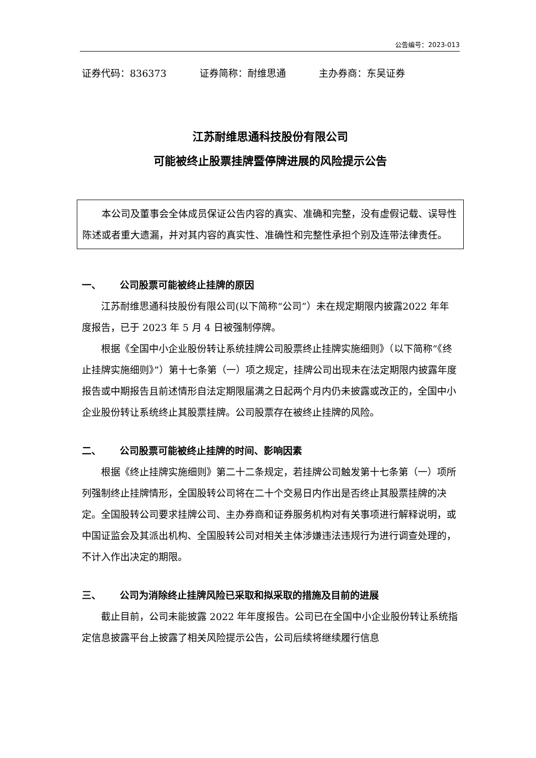公告编号：2023-013
证券代码：836373 证券简称：耐维思通 主办券商：东吴证券
江苏耐维思通科技股份有限公司
可能被终止股票挂牌暨停牌进展的风险提示公告
本公司及董事会全体成员保证公告内容的真实、准确和完整，没有虚假记载、误导性陈述或者重大遗漏，并对其内容的真实性、准确性和完整性承担个别及连带法律责任。
一、 公司股票可能被终止挂牌的原因
江苏耐维思通科技股份有限公司(以下简称“公司”）未在规定期限内披露2022 年年度报告，已于 2023 年 5 月 4 日被强制停牌。
根据《全国中小企业股份转让系统挂牌公司股票终止挂牌实施细则》（以下简称“《终止挂牌实施细则》”）第十七条第（一）项之规定，挂牌公司出现未在法定期限内披露年度报告或中期报告且前述情形自法定期限届满之日起两个月内仍未披露或改正的，全国中小企业股份转让系统终止其股票挂牌。公司股票存在被终止挂牌的风险。
二、 公司股票可能被终止挂牌的时间、影响因素
根据《终止挂牌实施细则》第二十二条规定，若挂牌公司触发第十七条第（一）项所列强制终止挂牌情形，全国股转公司将在二十个交易日内作出是否终止其股票挂牌的决定。全国股转公司要求挂牌公司、主办券商和证券服务机构对有关事项进行解释说明，或中国证监会及其派出机构、全国股转公司对相关主体涉嫌违法违规行为进行调查处理的，不计入作出决定的期限。
三、 公司为消除终止挂牌风险已采取和拟采取的措施及目前的进展
截止目前，公司未能披露 2022 年年度报告。公司已在全国中小企业股份转让系统指定信息披露平台上披露了相关风险提示公告，公司后续将继续履行信息